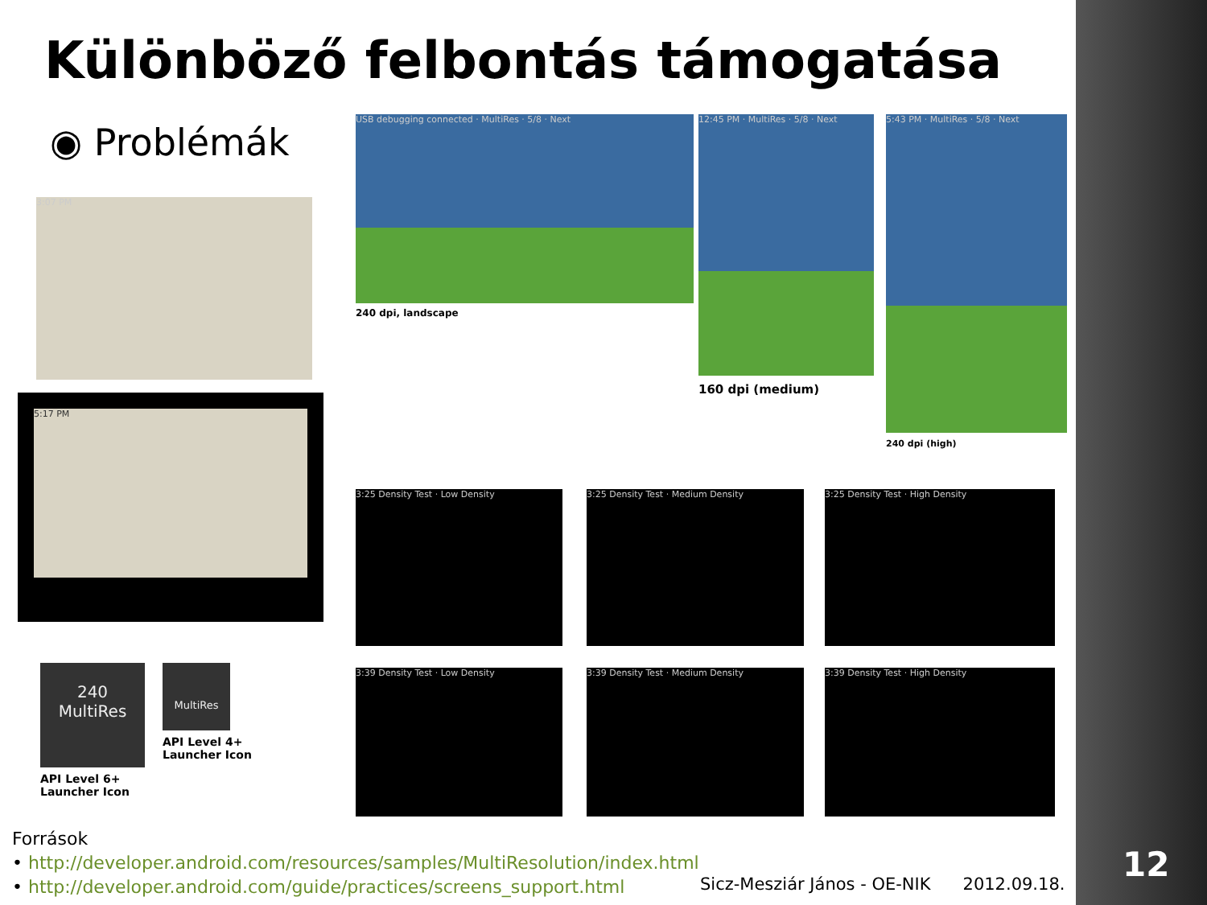Különböző felbontás támogatása
◉ Problémák
3:07 PM
5:17 PM
USB debugging connected · MultiRes · 5/8 · Next
240 dpi, landscape
12:45 PM · MultiRes · 5/8 · Next
160 dpi (medium)
5:43 PM · MultiRes · 5/8 · Next
240 dpi (high)
3:25 Density Test · Low Density 3:25 Density Test · Medium Density 3:25 Density Test · High Density
3:39 Density Test · Low Density 3:39 Density Test · Medium Density 3:39 Density Test · High Density
240
MultiRes
API Level 6+
Launcher Icon
MultiRes
API Level 4+
Launcher Icon
Források
• http://developer.android.com/resources/samples/MultiResolution/index.html
• http://developer.android.com/guide/practices/screens_support.html
Sicz-Mesziár János - OE-NIK 2012.09.18.
12